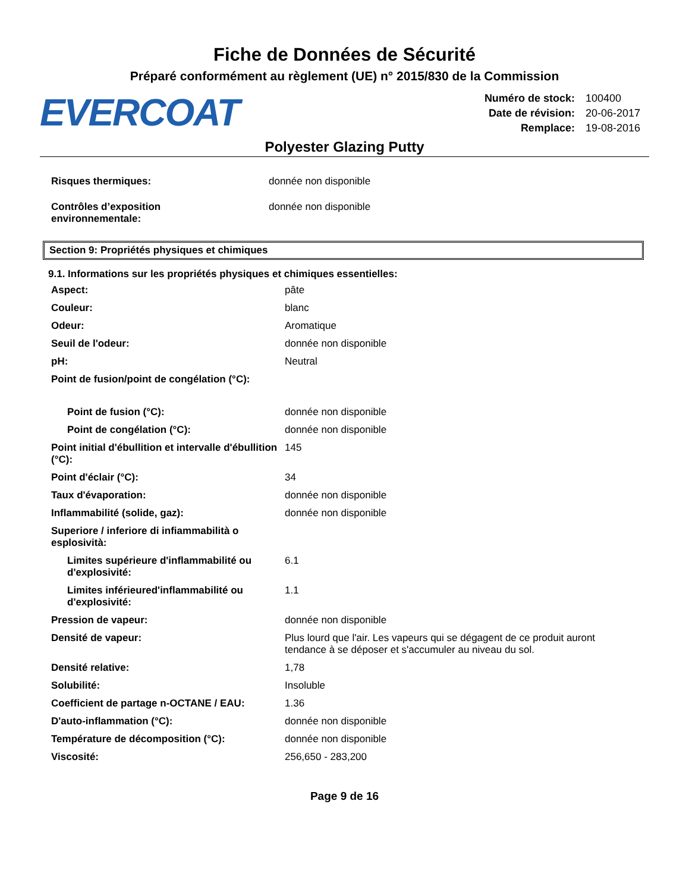Fiche de Données de Sécurité
Préparé conformément au règlement (UE) n° 2015/830 de la Commission
EVERCOAT
| Numéro de stock: | 100400 |
| Date de révision: | 20-06-2017 |
| Remplace: | 19-08-2016 |
Polyester Glazing Putty
| Risques thermiques: | donnée non disponible |
| Contrôles d’exposition environnementale: | donnée non disponible |
Section 9: Propriétés physiques et chimiques
9.1. Informations sur les propriétés physiques et chimiques essentielles:
| Aspect: | pâte |
| Couleur: | blanc |
| Odeur: | Aromatique |
| Seuil de l'odeur: | donnée non disponible |
| pH: | Neutral |
| Point de fusion/point de congélation (°C): | |
| Point de fusion (°C): | donnée non disponible |
| Point de congélation (°C): | donnée non disponible |
| Point initial d'ébullition et intervalle d'ébullition (°C): | 145 |
| Point d'éclair (°C): | 34 |
| Taux d'évaporation: | donnée non disponible |
| Inflammabilité (solide, gaz): | donnée non disponible |
| Superiore / inferiore di infiammabilità o esplosività: | |
| Limites supérieure d'inflammabilité ou d'explosivité: | 6.1 |
| Limites inférieured'inflammabilité ou d'explosivité: | 1.1 |
| Pression de vapeur: | donnée non disponible |
| Densité de vapeur: | Plus lourd que l'air. Les vapeurs qui se dégagent de ce produit auront tendance à se déposer et s'accumuler au niveau du sol. |
| Densité relative: | 1,78 |
| Solubilité: | Insoluble |
| Coefficient de partage n-OCTANE / EAU: | 1.36 |
| D'auto-inflammation (°C): | donnée non disponible |
| Température de décomposition (°C): | donnée non disponible |
| Viscosité: | 256,650 - 283,200 |
Page 9 de 16